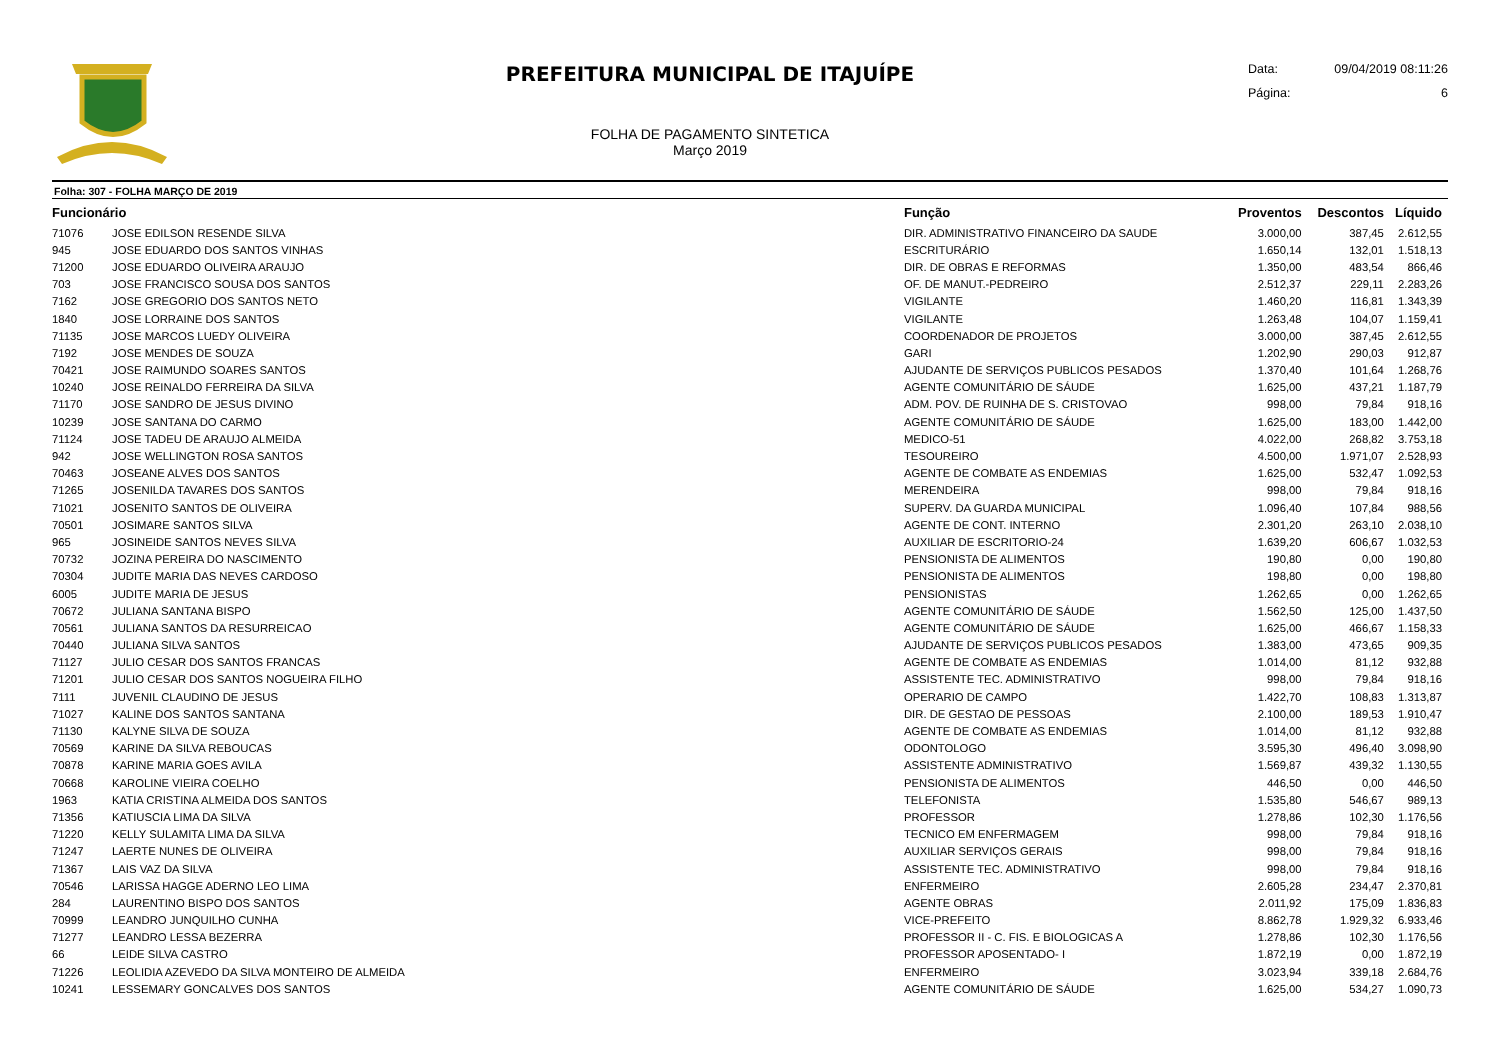PREFEITURA MUNICIPAL DE ITAJUÍPE
FOLHA DE PAGAMENTO SINTETICA
Março 2019
Data: 09/04/2019 08:11:26
Página: 6
Folha: 307 - FOLHA MARÇO DE 2019
| Funcionário | | Função | Proventos | Descontos | Líquido |
| --- | --- | --- | --- | --- | --- |
| 71076 | JOSE EDILSON RESENDE SILVA | DIR. ADMINISTRATIVO FINANCEIRO DA SAUDE | 3.000,00 | 387,45 | 2.612,55 |
| 945 | JOSE EDUARDO DOS SANTOS VINHAS | ESCRITURÁRIO | 1.650,14 | 132,01 | 1.518,13 |
| 71200 | JOSE EDUARDO OLIVEIRA ARAUJO | DIR. DE OBRAS E REFORMAS | 1.350,00 | 483,54 | 866,46 |
| 703 | JOSE FRANCISCO SOUSA DOS SANTOS | OF. DE MANUT.-PEDREIRO | 2.512,37 | 229,11 | 2.283,26 |
| 7162 | JOSE GREGORIO DOS SANTOS NETO | VIGILANTE | 1.460,20 | 116,81 | 1.343,39 |
| 1840 | JOSE LORRAINE DOS SANTOS | VIGILANTE | 1.263,48 | 104,07 | 1.159,41 |
| 71135 | JOSE MARCOS LUEDY OLIVEIRA | COORDENADOR DE PROJETOS | 3.000,00 | 387,45 | 2.612,55 |
| 7192 | JOSE MENDES DE SOUZA | GARI | 1.202,90 | 290,03 | 912,87 |
| 70421 | JOSE RAIMUNDO SOARES SANTOS | AJUDANTE DE SERVIÇOS PUBLICOS PESADOS | 1.370,40 | 101,64 | 1.268,76 |
| 10240 | JOSE REINALDO FERREIRA DA SILVA | AGENTE COMUNITÁRIO DE SÁUDE | 1.625,00 | 437,21 | 1.187,79 |
| 71170 | JOSE SANDRO DE JESUS DIVINO | ADM. POV. DE RUINHA DE S. CRISTOVAO | 998,00 | 79,84 | 918,16 |
| 10239 | JOSE SANTANA DO CARMO | AGENTE COMUNITÁRIO DE SÁUDE | 1.625,00 | 183,00 | 1.442,00 |
| 71124 | JOSE TADEU DE ARAUJO ALMEIDA | MEDICO-51 | 4.022,00 | 268,82 | 3.753,18 |
| 942 | JOSE WELLINGTON ROSA SANTOS | TESOUREIRO | 4.500,00 | 1.971,07 | 2.528,93 |
| 70463 | JOSEANE ALVES DOS SANTOS | AGENTE DE COMBATE AS ENDEMIAS | 1.625,00 | 532,47 | 1.092,53 |
| 71265 | JOSENILDA TAVARES DOS SANTOS | MERENDEIRA | 998,00 | 79,84 | 918,16 |
| 71021 | JOSENITO SANTOS DE OLIVEIRA | SUPERV. DA GUARDA MUNICIPAL | 1.096,40 | 107,84 | 988,56 |
| 70501 | JOSIMARE SANTOS SILVA | AGENTE DE CONT. INTERNO | 2.301,20 | 263,10 | 2.038,10 |
| 965 | JOSINEIDE SANTOS NEVES SILVA | AUXILIAR DE ESCRITORIO-24 | 1.639,20 | 606,67 | 1.032,53 |
| 70732 | JOZINA PEREIRA DO NASCIMENTO | PENSIONISTA DE ALIMENTOS | 190,80 | 0,00 | 190,80 |
| 70304 | JUDITE MARIA DAS NEVES CARDOSO | PENSIONISTA DE ALIMENTOS | 198,80 | 0,00 | 198,80 |
| 6005 | JUDITE MARIA DE JESUS | PENSIONISTAS | 1.262,65 | 0,00 | 1.262,65 |
| 70672 | JULIANA SANTANA BISPO | AGENTE COMUNITÁRIO DE SÁUDE | 1.562,50 | 125,00 | 1.437,50 |
| 70561 | JULIANA SANTOS DA RESURREICAO | AGENTE COMUNITÁRIO DE SÁUDE | 1.625,00 | 466,67 | 1.158,33 |
| 70440 | JULIANA SILVA SANTOS | AJUDANTE DE SERVIÇOS PUBLICOS PESADOS | 1.383,00 | 473,65 | 909,35 |
| 71127 | JULIO CESAR DOS SANTOS FRANCAS | AGENTE DE COMBATE AS ENDEMIAS | 1.014,00 | 81,12 | 932,88 |
| 71201 | JULIO CESAR DOS SANTOS NOGUEIRA FILHO | ASSISTENTE TEC. ADMINISTRATIVO | 998,00 | 79,84 | 918,16 |
| 7111 | JUVENIL CLAUDINO DE JESUS | OPERARIO DE CAMPO | 1.422,70 | 108,83 | 1.313,87 |
| 71027 | KALINE DOS SANTOS SANTANA | DIR. DE GESTAO DE PESSOAS | 2.100,00 | 189,53 | 1.910,47 |
| 71130 | KALYNE SILVA DE SOUZA | AGENTE DE COMBATE AS ENDEMIAS | 1.014,00 | 81,12 | 932,88 |
| 70569 | KARINE DA SILVA REBOUCAS | ODONTOLOGO | 3.595,30 | 496,40 | 3.098,90 |
| 70878 | KARINE MARIA GOES AVILA | ASSISTENTE ADMINISTRATIVO | 1.569,87 | 439,32 | 1.130,55 |
| 70668 | KAROLINE VIEIRA COELHO | PENSIONISTA DE ALIMENTOS | 446,50 | 0,00 | 446,50 |
| 1963 | KATIA CRISTINA ALMEIDA DOS SANTOS | TELEFONISTA | 1.535,80 | 546,67 | 989,13 |
| 71356 | KATIUSCIA LIMA DA SILVA | PROFESSOR | 1.278,86 | 102,30 | 1.176,56 |
| 71220 | KELLY SULAMITA LIMA DA SILVA | TECNICO EM ENFERMAGEM | 998,00 | 79,84 | 918,16 |
| 71247 | LAERTE NUNES DE OLIVEIRA | AUXILIAR SERVIÇOS GERAIS | 998,00 | 79,84 | 918,16 |
| 71367 | LAIS VAZ DA SILVA | ASSISTENTE TEC. ADMINISTRATIVO | 998,00 | 79,84 | 918,16 |
| 70546 | LARISSA HAGGE ADERNO LEO LIMA | ENFERMEIRO | 2.605,28 | 234,47 | 2.370,81 |
| 284 | LAURENTINO BISPO DOS SANTOS | AGENTE OBRAS | 2.011,92 | 175,09 | 1.836,83 |
| 70999 | LEANDRO JUNQUILHO CUNHA | VICE-PREFEITO | 8.862,78 | 1.929,32 | 6.933,46 |
| 71277 | LEANDRO LESSA BEZERRA | PROFESSOR II - C. FIS. E BIOLOGICAS A | 1.278,86 | 102,30 | 1.176,56 |
| 66 | LEIDE SILVA CASTRO | PROFESSOR APOSENTADO- I | 1.872,19 | 0,00 | 1.872,19 |
| 71226 | LEOLIDIA AZEVEDO DA SILVA MONTEIRO DE ALMEIDA | ENFERMEIRO | 3.023,94 | 339,18 | 2.684,76 |
| 10241 | LESSEMARY GONCALVES DOS SANTOS | AGENTE COMUNITÁRIO DE SÁUDE | 1.625,00 | 534,27 | 1.090,73 |